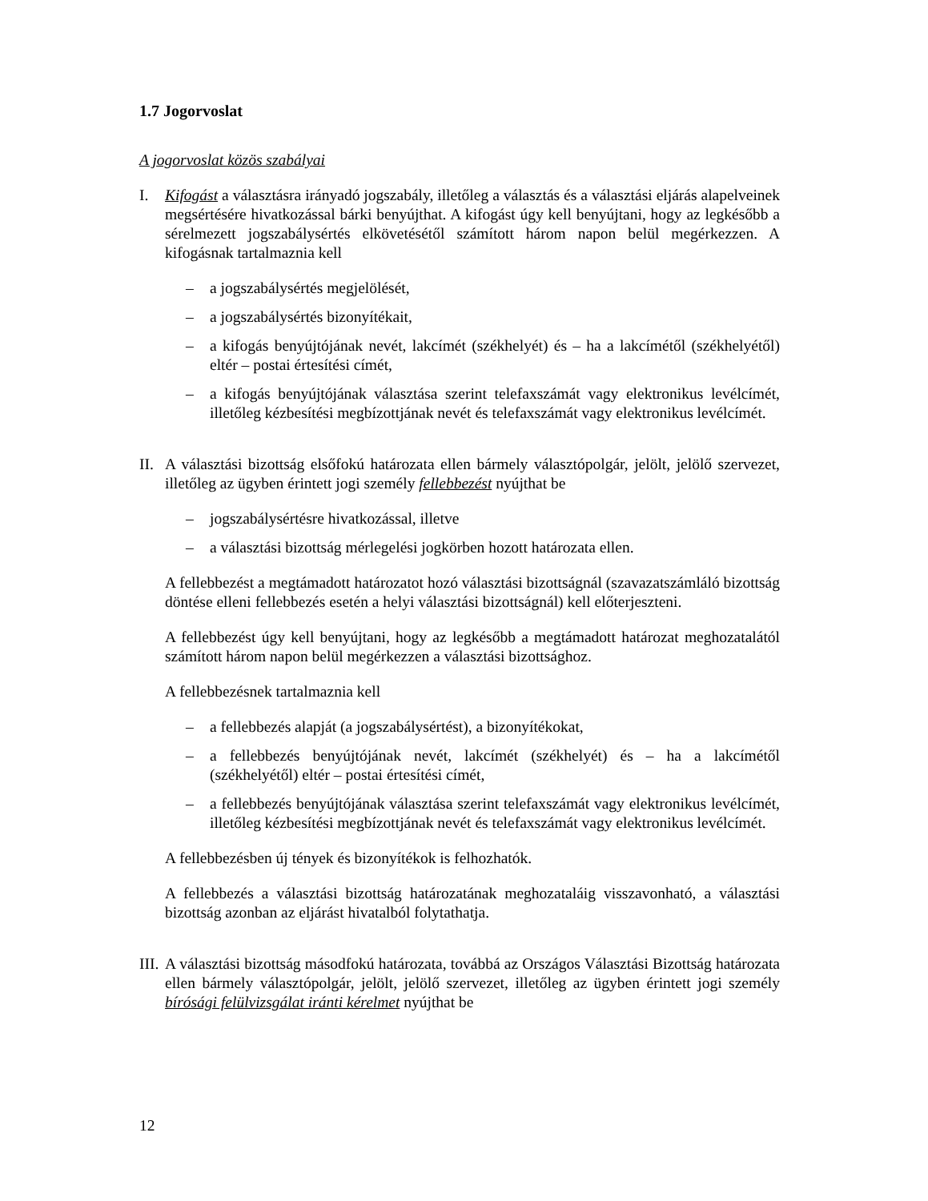1.7 Jogorvoslat
A jogorvoslat közös szabályai
I. Kifogást a választásra irányadó jogszabály, illetőleg a választás és a választási eljárás alapelveinek megsértésére hivatkozással bárki benyújthat. A kifogást úgy kell benyújtani, hogy az legkésőbb a sérelmezett jogszabálysértés elkövetésétől számított három napon belül megérkezzen. A kifogásnak tartalmaznia kell
– a jogszabálysértés megjelölését,
– a jogszabálysértés bizonyítékait,
– a kifogás benyújtójának nevét, lakcímét (székhelyét) és – ha a lakcímétől (székhelyétől) eltér – postai értesítési címét,
– a kifogás benyújtójának választása szerint telefaxszámát vagy elektronikus levélcímét, illetőleg kézbesítési megbízottjának nevét és telefaxszámát vagy elektronikus levélcímét.
II.
A választási bizottság elsőfokú határozata ellen bármely választópolgár, jelölt, jelölő szervezet, illetőleg az ügyben érintett jogi személy fellebbezést nyújthat be
– jogszabálysértésre hivatkozással, illetve
– a választási bizottság mérlegelési jogkörben hozott határozata ellen.
A fellebbezést a megtámadott határozatot hozó választási bizottságnál (szavazatszámláló bizottság döntése elleni fellebbezés esetén a helyi választási bizottságnál) kell előterjeszteni.
A fellebbezést úgy kell benyújtani, hogy az legkésőbb a megtámadott határozat meghozatalától számított három napon belül megérkezzen a választási bizottsághoz.
A fellebbezésnek tartalmaznia kell
– a fellebbezés alapját (a jogszabálysértést), a bizonyítékokat,
– a fellebbezés benyújtójának nevét, lakcímét (székhelyét) és – ha a lakcímétől (székhelyétől) eltér – postai értesítési címét,
– a fellebbezés benyújtójának választása szerint telefaxszámát vagy elektronikus levélcímét, illetőleg kézbesítési megbízottjának nevét és telefaxszámát vagy elektronikus levélcímét.
A fellebbezésben új tények és bizonyítékok is felhozhatók.
A fellebbezés a választási bizottság határozatának meghozataláig visszavonható, a választási bizottság azonban az eljárást hivatalból folytathatja.
III.
A választási bizottság másodfokú határozata, továbbá az Országos Választási Bizottság határozata ellen bármely választópolgár, jelölt, jelölő szervezet, illetőleg az ügyben érintett jogi személy bírósági felülvizsgálat iránti kérelmet nyújthat be
12